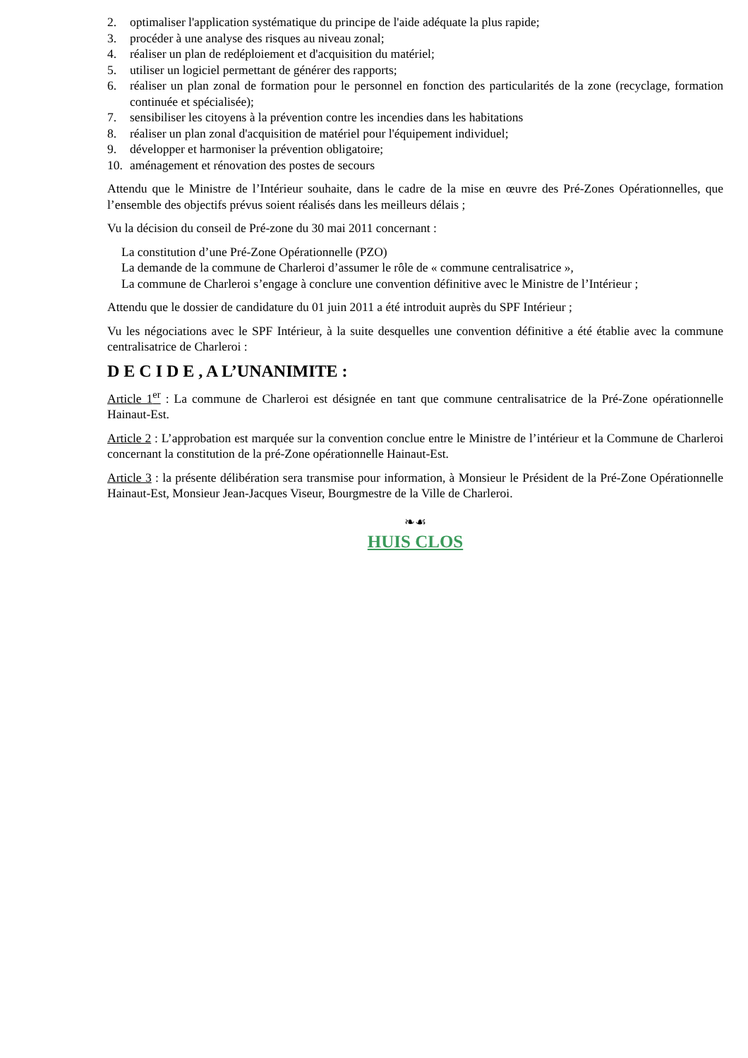2. optimaliser l'application systématique du principe de l'aide adéquate la plus rapide;
3. procéder à une analyse des risques au niveau zonal;
4. réaliser un plan de redéploiement et d'acquisition du matériel;
5. utiliser un logiciel permettant de générer des rapports;
6. réaliser un plan zonal de formation pour le personnel en fonction des particularités de la zone (recyclage, formation continuée et spécialisée);
7. sensibiliser les citoyens à la prévention contre les incendies dans les habitations
8. réaliser un plan zonal d'acquisition de matériel pour l'équipement individuel;
9. développer et harmoniser la prévention obligatoire;
10. aménagement et rénovation des postes de secours
Attendu que le Ministre de l’Intérieur souhaite, dans le cadre de la mise en œuvre des Pré-Zones Opérationnelles, que l’ensemble des objectifs prévus soient réalisés dans les meilleurs délais ;
Vu la décision du conseil de Pré-zone du 30 mai 2011 concernant :
La constitution d’une Pré-Zone Opérationnelle (PZO)
La demande de la commune de Charleroi d’assumer le rôle de « commune centralisatrice »,
La commune de Charleroi s’engage à conclure une convention définitive avec le Ministre de l’Intérieur ;
Attendu que le dossier de candidature du 01 juin 2011 a été introduit auprès du SPF Intérieur ;
Vu les négociations avec le SPF Intérieur, à la suite desquelles une convention définitive a été établie avec la commune centralisatrice de Charleroi :
D E C I D E , A L’UNANIMITE :
Article 1<sup>er</sup> : La commune de Charleroi est désignée en tant que commune centralisatrice de la Pré-Zone opérationnelle Hainaut-Est.
Article 2 : L’approbation est marquée sur la convention conclue entre le Ministre de l’intérieur et la Commune de Charleroi concernant la constitution de la pré-Zone opérationnelle Hainaut-Est.
Article 3 : la présente délibération sera transmise pour information, à Monsieur le Président de la Pré-Zone Opérationnelle Hainaut-Est, Monsieur Jean-Jacques Viseur, Bourgmestre de la Ville de Charleroi.
❧☙
HUIS CLOS